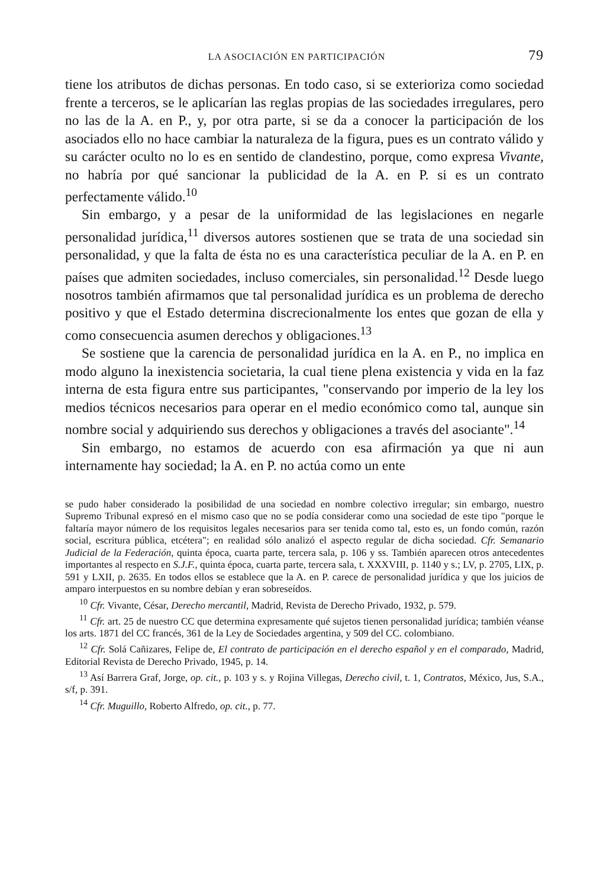LA ASOCIACIÓN EN PARTICIPACIÓN 79
tiene los atributos de dichas personas. En todo caso, si se exterioriza como sociedad frente a terceros, se le aplicarían las reglas propias de las sociedades irregulares, pero no las de la A. en P., y, por otra parte, si se da a conocer la participación de los asociados ello no hace cambiar la naturaleza de la figura, pues es un contrato válido y su carácter oculto no lo es en sentido de clandestino, porque, como expresa Vivante, no habría por qué sancionar la publicidad de la A. en P. si es un contrato perfectamente válido.<sup>10</sup>
Sin embargo, y a pesar de la uniformidad de las legislaciones en negarle personalidad jurídica,<sup>11</sup> diversos autores sostienen que se trata de una sociedad sin personalidad, y que la falta de ésta no es una característica peculiar de la A. en P. en países que admiten sociedades, incluso comerciales, sin personalidad.<sup>12</sup> Desde luego nosotros también afirmamos que tal personalidad jurídica es un problema de derecho positivo y que el Estado determina discrecionalmente los entes que gozan de ella y como consecuencia asumen derechos y obligaciones.<sup>13</sup>
Se sostiene que la carencia de personalidad jurídica en la A. en P., no implica en modo alguno la inexistencia societaria, la cual tiene plena existencia y vida en la faz interna de esta figura entre sus participantes, "conservando por imperio de la ley los medios técnicos necesarios para operar en el medio económico como tal, aunque sin nombre social y adquiriendo sus derechos y obligaciones a través del asociante".<sup>14</sup>
Sin embargo, no estamos de acuerdo con esa afirmación ya que ni aun internamente hay sociedad; la A. en P. no actúa como un ente
se pudo haber considerado la posibilidad de una sociedad en nombre colectivo irregular; sin embargo, nuestro Supremo Tribunal expresó en el mismo caso que no se podía considerar como una sociedad de este tipo "porque le faltaría mayor número de los requisitos legales necesarios para ser tenida como tal, esto es, un fondo común, razón social, escritura pública, etcétera"; en realidad sólo analizó el aspecto regular de dicha sociedad. Cfr. Semanario Judicial de la Federación, quinta época, cuarta parte, tercera sala, p. 106 y ss. También aparecen otros antecedentes importantes al respecto en S.J.F., quinta época, cuarta parte, tercera sala, t. XXXVIII, p. 1140 y s.; LV, p. 2705, LIX, p. 591 y LXII, p. 2635. En todos ellos se establece que la A. en P. carece de personalidad jurídica y que los juicios de amparo interpuestos en su nombre debían y eran sobreseídos.
<sup>10</sup> Cfr. Vivante, César, Derecho mercantil, Madrid, Revista de Derecho Privado, 1932, p. 579.
<sup>11</sup> Cfr. art. 25 de nuestro CC que determina expresamente qué sujetos tienen personalidad jurídica; también véanse los arts. 1871 del CC francés, 361 de la Ley de Sociedades argentina, y 509 del CC. colombiano.
<sup>12</sup> Cfr. Solá Cañizares, Felipe de, El contrato de participación en el derecho español y en el comparado, Madrid, Editorial Revista de Derecho Privado, 1945, p. 14.
<sup>13</sup> Así Barrera Graf, Jorge, op. cit., p. 103 y s. y Rojina Villegas, Derecho civil, t. 1, Contratos, México, Jus, S.A., s/f, p. 391.
<sup>14</sup> Cfr. Muguillo, Roberto Alfredo, op. cit., p. 77.